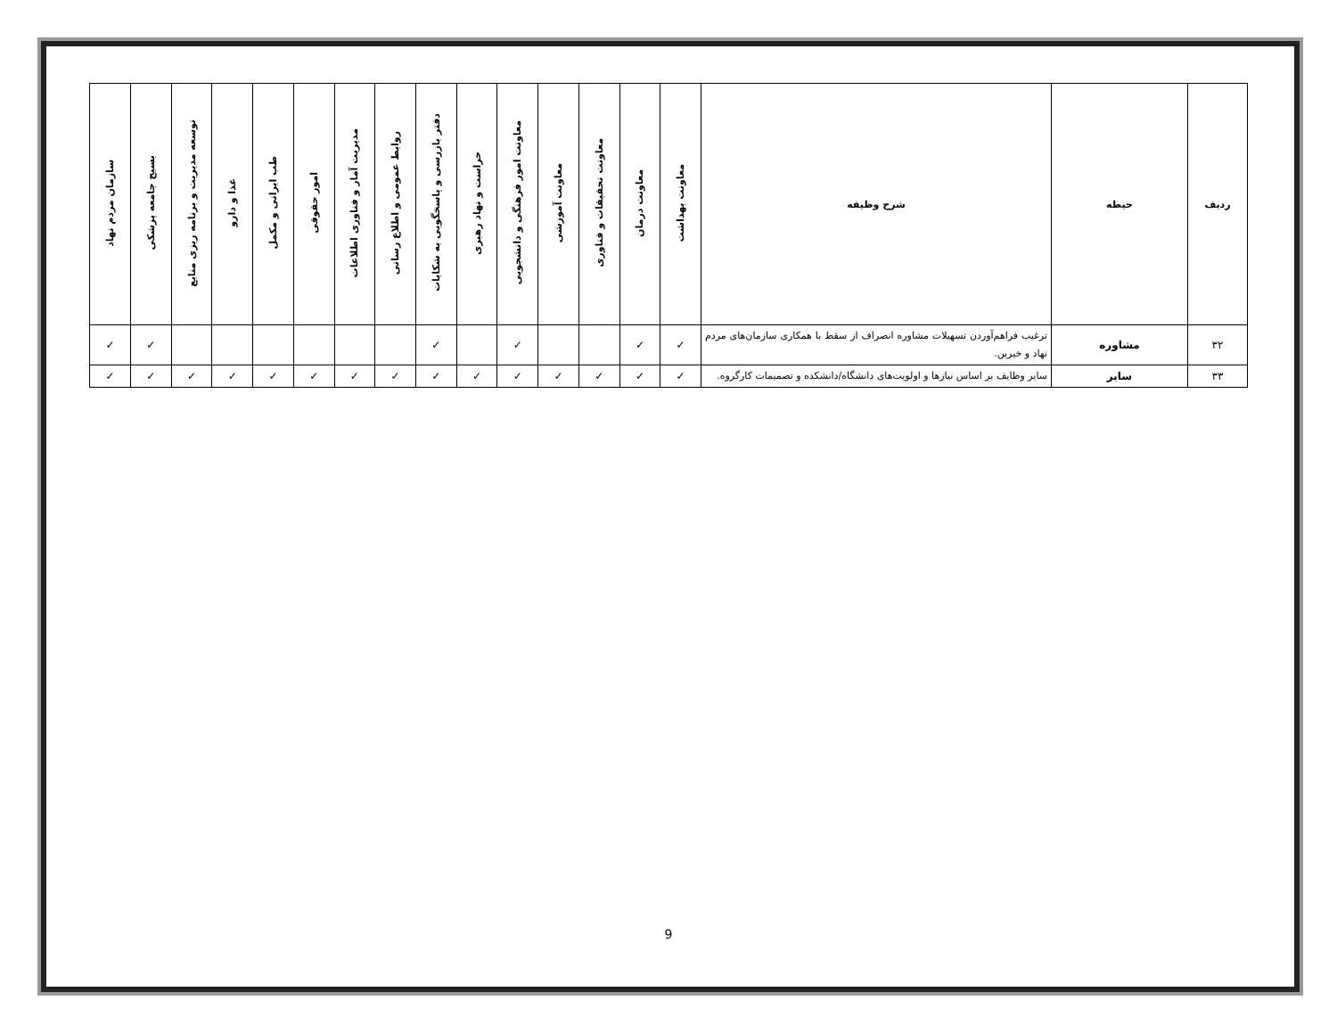| ردیف | حیطه | شرح وظیفه | معاونت بهداشت | معاونت درمان | معاونت تحقیقات و فناوری | معاونت آموزشی | معاونت امور فرهنگی و دانشجویی | حراست و نهاد رهبری | دفتر بازرسی و پاسخگویی به شکایات | روابط عمومی و اطلاع رسانی | مدیریت آمار و فناوری اطلاعات | امور حقوقی | طب ایرانی و مکمل | غذا و دارو | توسعه مدیریت و برنامه ریزی منابع | بسیج جامعه پزشکی | سازمان مردم نهاد |
| --- | --- | --- | --- | --- | --- | --- | --- | --- | --- | --- | --- | --- | --- | --- | --- | --- | --- |
| ۳۲ | مشاوره | ترغیب فراهم‌آوردن تسهیلات مشاوره انصراف از سقط با همکاری سازمان‌های مردم نهاد و خیرین. | ✓ | ✓ | | | ✓ | | ✓ | | | | | | | ✓ | ✓ |
| ۳۳ | سایر | سایر وظایف بر اساس نیازها و اولویت‌های دانشگاه/دانشکده و تصمیمات کارگروه. | ✓ | ✓ | ✓ | ✓ | ✓ | ✓ | ✓ | ✓ | ✓ | ✓ | ✓ | ✓ | ✓ | ✓ | ✓ |
9